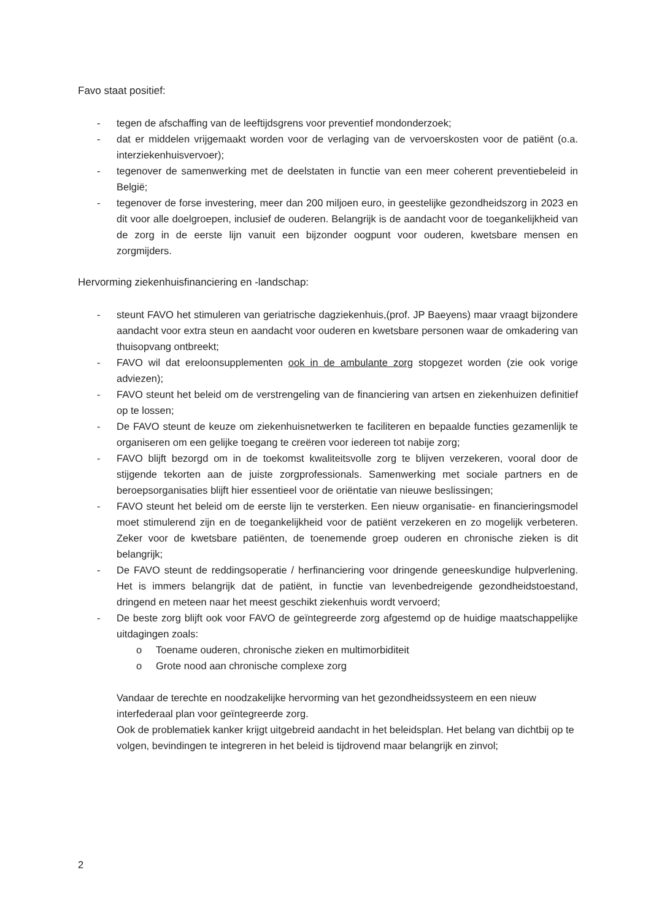Favo staat positief:
- tegen de afschaffing van de leeftijdsgrens voor preventief mondonderzoek;
- dat er middelen vrijgemaakt worden voor de verlaging van de vervoerskosten voor de patiënt (o.a. interziekenhuisvervoer);
- tegenover de samenwerking met de deelstaten in functie van een meer coherent preventiebeleid in België;
- tegenover de forse investering, meer dan 200 miljoen euro, in geestelijke gezondheidszorg in 2023 en dit voor alle doelgroepen, inclusief de ouderen. Belangrijk is de aandacht voor de toegankelijkheid van de zorg in de eerste lijn vanuit een bijzonder oogpunt voor ouderen, kwetsbare mensen en zorgmijders.
Hervorming ziekenhuisfinanciering en -landschap:
- steunt FAVO het stimuleren van geriatrische dagziekenhuis,(prof. JP Baeyens) maar vraagt bijzondere aandacht voor extra steun en aandacht voor ouderen en kwetsbare personen waar de omkadering van thuisopvang ontbreekt;
- FAVO wil dat ereloonsupplementen ook in de ambulante zorg stopgezet worden (zie ook vorige adviezen);
- FAVO steunt het beleid om de verstrengeling van de financiering van artsen en ziekenhuizen definitief op te lossen;
- De FAVO steunt de keuze om ziekenhuisnetwerken te faciliteren en bepaalde functies gezamenlijk te organiseren om een gelijke toegang te creëren voor iedereen tot nabije zorg;
- FAVO blijft bezorgd om in de toekomst kwaliteitsvolle zorg te blijven verzekeren, vooral door de stijgende tekorten aan de juiste zorgprofessionals. Samenwerking met sociale partners en de beroepsorganisaties blijft hier essentieel voor de oriëntatie van nieuwe beslissingen;
- FAVO steunt het beleid om de eerste lijn te versterken. Een nieuw organisatie- en financieringsmodel moet stimulerend zijn en de toegankelijkheid voor de patiënt verzekeren en zo mogelijk verbeteren. Zeker voor de kwetsbare patiënten, de toenemende groep ouderen en chronische zieken is dit belangrijk;
- De FAVO steunt de reddingsoperatie / herfinanciering voor dringende geneeskundige hulpverlening. Het is immers belangrijk dat de patiënt, in functie van levenbedreigende gezondheidstoestand, dringend en meteen naar het meest geschikt ziekenhuis wordt vervoerd;
- De beste zorg blijft ook voor FAVO de geïntegreerde zorg afgestemd op de huidige maatschappelijke uitdagingen zoals:
o Toename ouderen, chronische zieken en multimorbiditeit
o Grote nood aan chronische complexe zorg
Vandaar de terechte en noodzakelijke hervorming van het gezondheidssysteem en een nieuw interfederaal plan voor geïntegreerde zorg.
Ook de problematiek kanker krijgt uitgebreid aandacht in het beleidsplan. Het belang van dichtbij op te volgen, bevindingen te integreren in het beleid is tijdrovend maar belangrijk en zinvol;
2